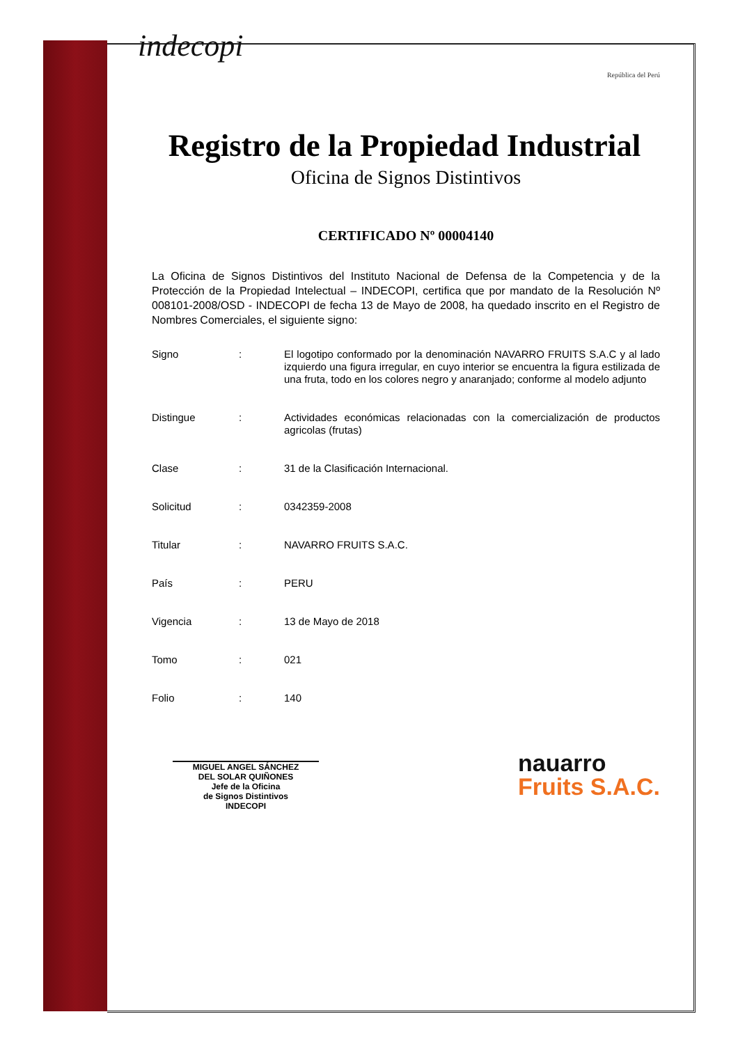indecopi
República del Perú
Registro de la Propiedad Industrial
Oficina de Signos Distintivos
CERTIFICADO Nº 00004140
La Oficina de Signos Distintivos del Instituto Nacional de Defensa de la Competencia y de la Protección de la Propiedad Intelectual – INDECOPI, certifica que por mandato de la Resolución Nº 008101-2008/OSD - INDECOPI de fecha 13 de Mayo de 2008, ha quedado inscrito en el Registro de Nombres Comerciales, el siguiente signo:
| Signo | : | El logotipo conformado por la denominación NAVARRO FRUITS S.A.C y al lado izquierdo una figura irregular, en cuyo interior se encuentra la figura estilizada de una fruta, todo en los colores negro y anaranjado; conforme al modelo adjunto |
| Distingue | : | Actividades económicas relacionadas con la comercialización de productos agricolas (frutas) |
| Clase | : | 31 de la Clasificación Internacional. |
| Solicitud | : | 0342359-2008 |
| Titular | : | NAVARRO FRUITS S.A.C. |
| País | : | PERU |
| Vigencia | : | 13 de Mayo de 2018 |
| Tomo | : | 021 |
| Folio | : | 140 |
MIGUEL ANGEL SÁNCHEZ
DEL SOLAR QUIÑONES
Jefe de la Oficina
de Signos Distintivos
INDECOPI
nauarro
Fruits S.A.C.